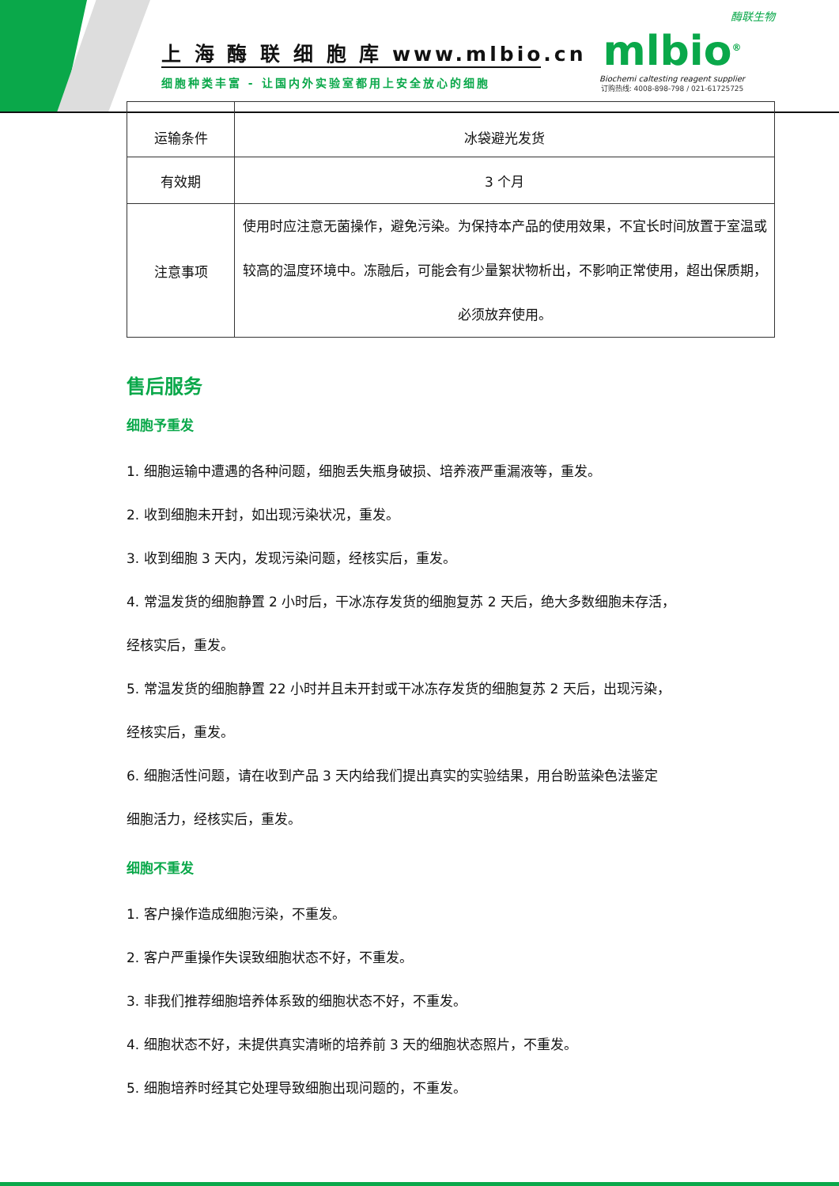上 海 酶 联 细 胞 库 www.mlbio.cn
细胞种类丰富 - 让国内外实验室都用上安全放心的细胞
酶联生物
mlbio<sup>®</sup>
Biochemi caltesting reagent supplier
订购热线: 4008-898-798 / 021-61725725
| 运输条件 | 冰袋避光发货 |
| 有效期 | 3 个月 |
| 注意事项 | 使用时应注意无菌操作，避免污染。为保持本产品的使用效果，不宜长时间放置于室温或较高的温度环境中。冻融后，可能会有少量絮状物析出，不影响正常使用，超出保质期，必须放弃使用。 |
售后服务
细胞予重发
1. 细胞运输中遭遇的各种问题，细胞丢失瓶身破损、培养液严重漏液等，重发。
2. 收到细胞未开封，如出现污染状况，重发。
3. 收到细胞 3 天内，发现污染问题，经核实后，重发。
4. 常温发货的细胞静置 2 小时后，干冰冻存发货的细胞复苏 2 天后，绝大多数细胞未存活，
经核实后，重发。
5. 常温发货的细胞静置 22 小时并且未开封或干冰冻存发货的细胞复苏 2 天后，出现污染，
经核实后，重发。
6. 细胞活性问题，请在收到产品 3 天内给我们提出真实的实验结果，用台盼蓝染色法鉴定
细胞活力，经核实后，重发。
细胞不重发
1. 客户操作造成细胞污染，不重发。
2. 客户严重操作失误致细胞状态不好，不重发。
3. 非我们推荐细胞培养体系致的细胞状态不好，不重发。
4. 细胞状态不好，未提供真实清晰的培养前 3 天的细胞状态照片，不重发。
5. 细胞培养时经其它处理导致细胞出现问题的，不重发。